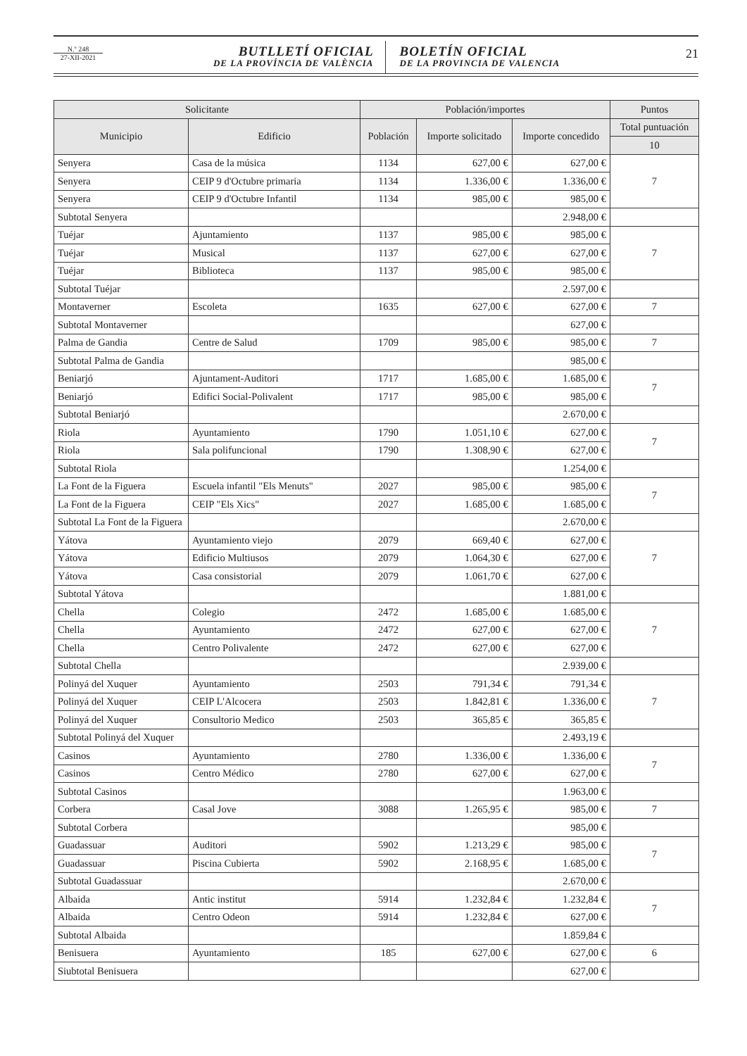N.º 248
27-XII-2021
BUTLLETÍ OFICIAL
DE LA PROVÍNCIA DE VALÈNCIA
BOLETÍN OFICIAL
DE LA PROVINCIA DE VALENCIA
21
| Solicitante | | Población/importes | | | Puntos |
| --- | --- | --- | --- | --- | --- |
| Municipio | Edificio | Población | Importe solicitado | Importe concedido | Total puntuación |
| | | | | | 10 |
| Senyera | Casa de la música | 1134 | 627,00 € | 627,00 € | 7 |
| Senyera | CEIP 9 d'Octubre primaria | 1134 | 1.336,00 € | 1.336,00 € | |
| Senyera | CEIP 9 d'Octubre Infantil | 1134 | 985,00 € | 985,00 € | |
| Subtotal Senyera | | | | 2.948,00 € | |
| Tuéjar | Ajuntamiento | 1137 | 985,00 € | 985,00 € | 7 |
| Tuéjar | Musical | 1137 | 627,00 € | 627,00 € | |
| Tuéjar | Biblioteca | 1137 | 985,00 € | 985,00 € | |
| Subtotal Tuéjar | | | | 2.597,00 € | |
| Montaverner | Escoleta | 1635 | 627,00 € | 627,00 € | 7 |
| Subtotal Montaverner | | | | 627,00 € | |
| Palma de Gandia | Centre de Salud | 1709 | 985,00 € | 985,00 € | 7 |
| Subtotal Palma de Gandia | | | | 985,00 € | |
| Beniarjó | Ajuntament-Auditori | 1717 | 1.685,00 € | 1.685,00 € | 7 |
| Beniarjó | Edifici Social-Polivalent | 1717 | 985,00 € | 985,00 € | |
| Subtotal Beniarjó | | | | 2.670,00 € | |
| Riola | Ayuntamiento | 1790 | 1.051,10 € | 627,00 € | 7 |
| Riola | Sala polifuncional | 1790 | 1.308,90 € | 627,00 € | |
| Subtotal Riola | | | | 1.254,00 € | |
| La Font de la Figuera | Escuela infantil "Els Menuts" | 2027 | 985,00 € | 985,00 € | 7 |
| La Font de la Figuera | CEIP "Els Xics" | 2027 | 1.685,00 € | 1.685,00 € | |
| Subtotal La Font de la Figuera | | | | 2.670,00 € | |
| Yátova | Ayuntamiento viejo | 2079 | 669,40 € | 627,00 € | 7 |
| Yátova | Edificio Multiusos | 2079 | 1.064,30 € | 627,00 € | |
| Yátova | Casa consistorial | 2079 | 1.061,70 € | 627,00 € | |
| Subtotal Yátova | | | | 1.881,00 € | |
| Chella | Colegio | 2472 | 1.685,00 € | 1.685,00 € | 7 |
| Chella | Ayuntamiento | 2472 | 627,00 € | 627,00 € | |
| Chella | Centro Polivalente | 2472 | 627,00 € | 627,00 € | |
| Subtotal Chella | | | | 2.939,00 € | |
| Polinyá del Xuquer | Ayuntamiento | 2503 | 791,34 € | 791,34 € | 7 |
| Polinyá del Xuquer | CEIP L'Alcocera | 2503 | 1.842,81 € | 1.336,00 € | |
| Polinyá del Xuquer | Consultorio Medico | 2503 | 365,85 € | 365,85 € | |
| Subtotal Polinyá del Xuquer | | | | 2.493,19 € | |
| Casinos | Ayuntamiento | 2780 | 1.336,00 € | 1.336,00 € | 7 |
| Casinos | Centro Médico | 2780 | 627,00 € | 627,00 € | |
| Subtotal Casinos | | | | 1.963,00 € | |
| Corbera | Casal Jove | 3088 | 1.265,95 € | 985,00 € | 7 |
| Subtotal Corbera | | | | 985,00 € | |
| Guadassuar | Auditori | 5902 | 1.213,29 € | 985,00 € | 7 |
| Guadassuar | Piscina Cubierta | 5902 | 2.168,95 € | 1.685,00 € | |
| Subtotal Guadassuar | | | | 2.670,00 € | |
| Albaida | Antic institut | 5914 | 1.232,84 € | 1.232,84 € | 7 |
| Albaida | Centro Odeon | 5914 | 1.232,84 € | 627,00 € | |
| Subtotal Albaida | | | | 1.859,84 € | |
| Benisuera | Ayuntamiento | 185 | 627,00 € | 627,00 € | 6 |
| Siubtotal Benisuera | | | | 627,00 € | |